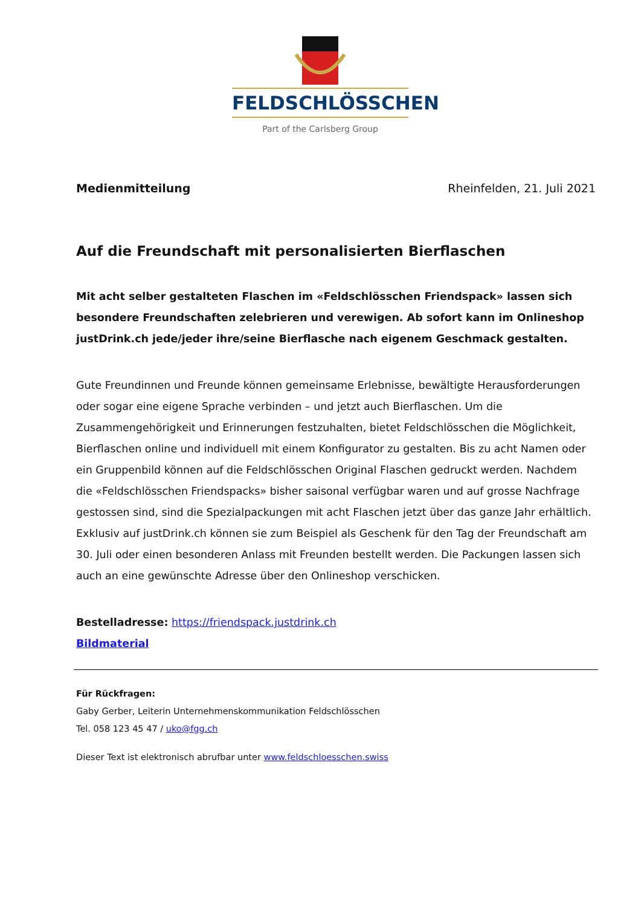FELDSCHLÖSSCHEN
Part of the Carlsberg Group
Medienmitteilung Rheinfelden, 21. Juli 2021
Auf die Freundschaft mit personalisierten Bierflaschen
Mit acht selber gestalteten Flaschen im «Feldschlösschen Friendspack» lassen sich besondere Freundschaften zelebrieren und verewigen. Ab sofort kann im Onlineshop justDrink.ch jede/jeder ihre/seine Bierflasche nach eigenem Geschmack gestalten.
Gute Freundinnen und Freunde können gemeinsame Erlebnisse, bewältigte Herausforderungen oder sogar eine eigene Sprache verbinden – und jetzt auch Bierflaschen. Um die Zusammengehörigkeit und Erinnerungen festzuhalten, bietet Feldschlösschen die Möglichkeit, Bierflaschen online und individuell mit einem Konfigurator zu gestalten. Bis zu acht Namen oder ein Gruppenbild können auf die Feldschlösschen Original Flaschen gedruckt werden. Nachdem die «Feldschlösschen Friendspacks» bisher saisonal verfügbar waren und auf grosse Nachfrage gestossen sind, sind die Spezialpackungen mit acht Flaschen jetzt über das ganze Jahr erhältlich. Exklusiv auf justDrink.ch können sie zum Beispiel als Geschenk für den Tag der Freundschaft am 30. Juli oder einen besonderen Anlass mit Freunden bestellt werden. Die Packungen lassen sich auch an eine gewünschte Adresse über den Onlineshop verschicken.
Bestelladresse: https://friendspack.justdrink.ch
Bildmaterial
Für Rückfragen:
Gaby Gerber, Leiterin Unternehmenskommunikation Feldschlösschen
Tel. 058 123 45 47 / uko@fgg.ch
Dieser Text ist elektronisch abrufbar unter www.feldschloesschen.swiss